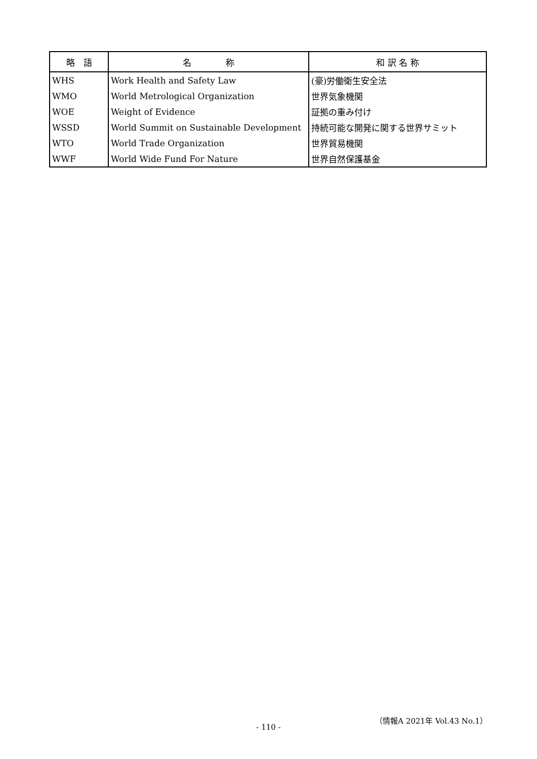| 略 語 | 名 称 | 和 訳 名 称 |
| --- | --- | --- |
| WHS | Work Health and Safety Law | (豪)労働衛生安全法 |
| WMO | World Metrological Organization | 世界気象機関 |
| WOE | Weight of Evidence | 証拠の重み付け |
| WSSD | World Summit on Sustainable Development | 持続可能な開発に関する世界サミット |
| WTO | World Trade Organization | 世界貿易機関 |
| WWF | World Wide Fund For Nature | 世界自然保護基金 |
（情報A 2021年 Vol.43 No.1）
- 110 -